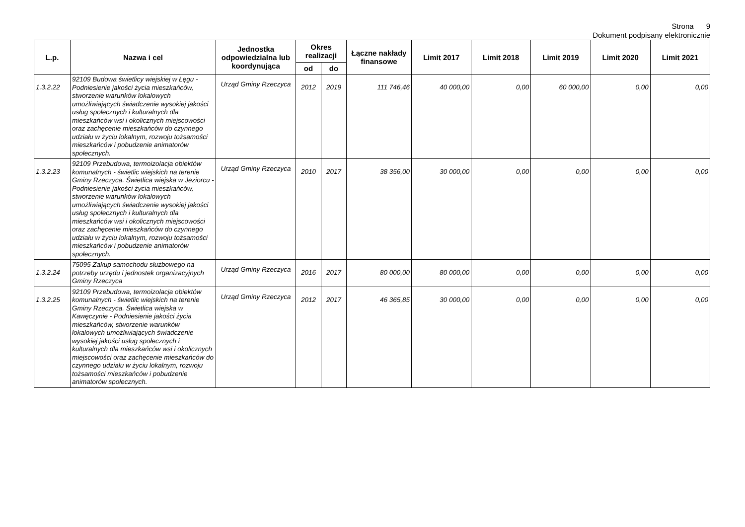Strona 9
Dokument podpisany elektronicznie
| L.p. | Nazwa i cel | Jednostka odpowiedzialna lub koordynująca | Okres realizacji | | Łączne nakłady finansowe | Limit 2017 | Limit 2018 | Limit 2019 | Limit 2020 | Limit 2021 |
| --- | --- | --- | --- | --- | --- | --- | --- | --- | --- | --- |
| | | | od | do | | | | | | |
| 1.3.2.22 | 92109 Budowa świetlicy wiejskiej w Łęgu - Podniesienie jakości życia mieszkańców, stworzenie warunków lokalowych umożliwiających świadczenie wysokiej jakości usług społecznych i kulturalnych dla mieszkańców wsi i okolicznych miejscowości oraz zachęcenie mieszkańców do czynnego udziału w życiu lokalnym, rozwoju tożsamości mieszkańców i pobudzenie animatorów społecznych. | Urząd Gminy Rzeczyca | 2012 | 2019 | 111 746,46 | 40 000,00 | 0,00 | 60 000,00 | 0,00 | 0,00 |
| 1.3.2.23 | 92109 Przebudowa, termoizolacja obiektów komunalnych - świetlic wiejskich na terenie Gminy Rzeczyca. Świetlica wiejska w Jeziorcu - Podniesienie jakości życia mieszkańców, stworzenie warunków lokalowych umożliwiających świadczenie wysokiej jakości usług społecznych i kulturalnych dla mieszkańców wsi i okolicznych miejscowości oraz zachęcenie mieszkańców do czynnego udziału w życiu lokalnym, rozwoju tożsamości mieszkańców i pobudzenie animatorów społecznych. | Urząd Gminy Rzeczyca | 2010 | 2017 | 38 356,00 | 30 000,00 | 0,00 | 0,00 | 0,00 | 0,00 |
| 1.3.2.24 | 75095 Zakup samochodu służbowego na potrzeby urzędu i jednostek organizacyjnych Gminy Rzeczyca | Urząd Gminy Rzeczyca | 2016 | 2017 | 80 000,00 | 80 000,00 | 0,00 | 0,00 | 0,00 | 0,00 |
| 1.3.2.25 | 92109 Przebudowa, termoizolacja obiektów komunalnych - świetlic wiejskich na terenie Gminy Rzeczyca. Świetlica wiejska w Kawęczynie - Podniesienie jakości życia mieszkańców, stworzenie warunków lokalowych umożliwiających świadczenie wysokiej jakości usług społecznych i kulturalnych dla mieszkańców wsi i okolicznych miejscowości oraz zachęcenie mieszkańców do czynnego udziału w życiu lokalnym, rozwoju tożsamości mieszkańców i pobudzenie animatorów społecznych. | Urząd Gminy Rzeczyca | 2012 | 2017 | 46 365,85 | 30 000,00 | 0,00 | 0,00 | 0,00 | 0,00 |